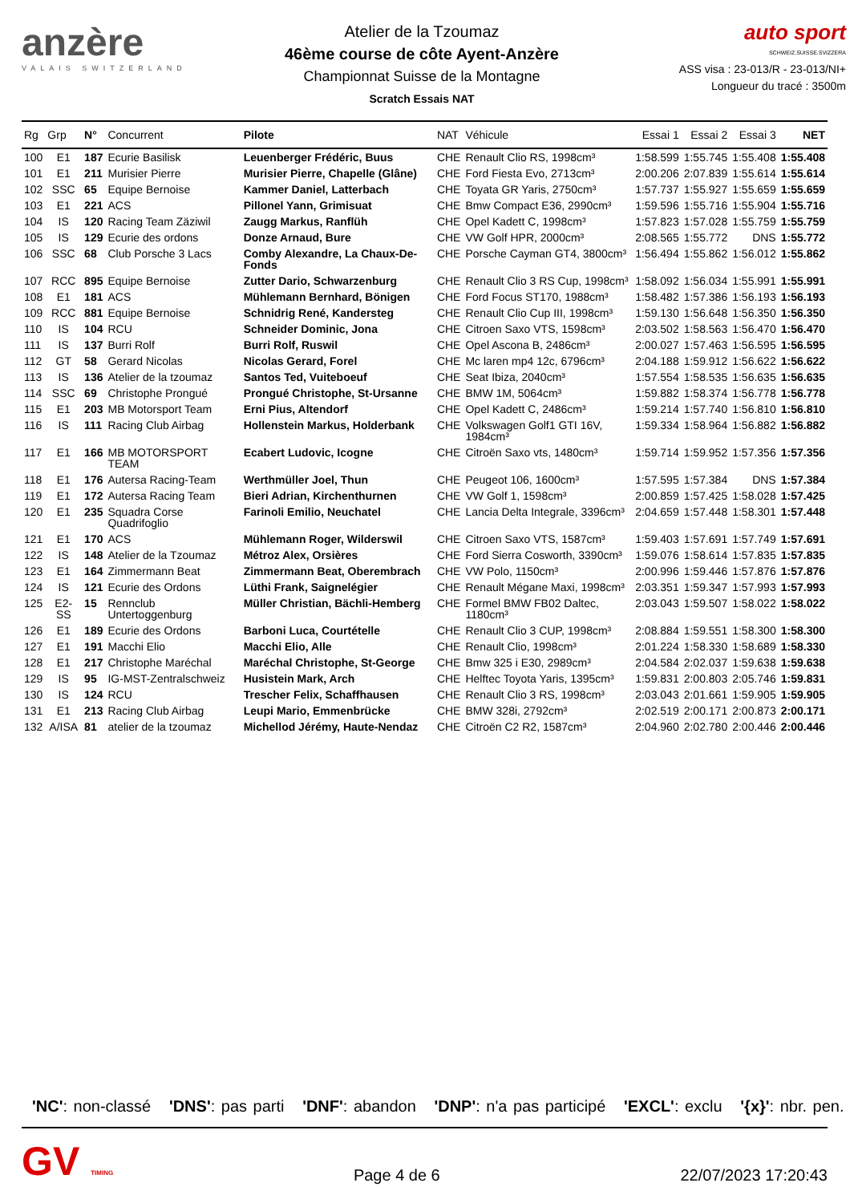anzère
VALAIS SWITZERLAND
Atelier de la Tzoumaz
46ème course de côte Ayent-Anzère
Championnat Suisse de la Montagne
Scratch Essais NAT
auto sport
SCHWEIZ.SUISSE.SVIZZERA
ASS visa : 23-013/R - 23-013/NI+
Longueur du tracé : 3500m
| Rg | Grp | N° | Concurrent | Pilote | NAT | Véhicule | Essai 1 | Essai 2 | Essai 3 | NET |
| --- | --- | --- | --- | --- | --- | --- | --- | --- | --- | --- |
| 100 | E1 | 187 | Ecurie Basilisk | Leuenberger Frédéric, Buus | CHE | Renault Clio RS, 1998cm³ | 1:58.599 | 1:55.745 | 1:55.408 | 1:55.408 |
| 101 | E1 | 211 | Murisier Pierre | Murisier Pierre, Chapelle (Glâne) | CHE | Ford Fiesta Evo, 2713cm³ | 2:00.206 | 2:07.839 | 1:55.614 | 1:55.614 |
| 102 | SSC | 65 | Equipe Bernoise | Kammer Daniel, Latterbach | CHE | Toyata GR Yaris, 2750cm³ | 1:57.737 | 1:55.927 | 1:55.659 | 1:55.659 |
| 103 | E1 | 221 | ACS | Pillonel Yann, Grimisuat | CHE | Bmw Compact E36, 2990cm³ | 1:59.596 | 1:55.716 | 1:55.904 | 1:55.716 |
| 104 | IS | 120 | Racing Team Zäziwil | Zaugg Markus, Ranflüh | CHE | Opel Kadett C, 1998cm³ | 1:57.823 | 1:57.028 | 1:55.759 | 1:55.759 |
| 105 | IS | 129 | Ecurie des ordons | Donze Arnaud, Bure | CHE | VW Golf HPR, 2000cm³ | 2:08.565 | 1:55.772 | DNS | 1:55.772 |
| 106 | SSC | 68 | Club Porsche 3 Lacs | Comby Alexandre, La Chaux-De-Fonds | CHE | Porsche Cayman GT4, 3800cm³ | 1:56.494 | 1:55.862 | 1:56.012 | 1:55.862 |
| 107 | RCC | 895 | Equipe Bernoise | Zutter Dario, Schwarzenburg | CHE | Renault Clio 3 RS Cup, 1998cm³ | 1:58.092 | 1:56.034 | 1:55.991 | 1:55.991 |
| 108 | E1 | 181 | ACS | Mühlemann Bernhard, Bönigen | CHE | Ford Focus ST170, 1988cm³ | 1:58.482 | 1:57.386 | 1:56.193 | 1:56.193 |
| 109 | RCC | 881 | Equipe Bernoise | Schnidrig René, Kandersteg | CHE | Renault Clio Cup III, 1998cm³ | 1:59.130 | 1:56.648 | 1:56.350 | 1:56.350 |
| 110 | IS | 104 | RCU | Schneider Dominic, Jona | CHE | Citroen Saxo VTS, 1598cm³ | 2:03.502 | 1:58.563 | 1:56.470 | 1:56.470 |
| 111 | IS | 137 | Burri Rolf | Burri Rolf, Ruswil | CHE | Opel Ascona B, 2486cm³ | 2:00.027 | 1:57.463 | 1:56.595 | 1:56.595 |
| 112 | GT | 58 | Gerard Nicolas | Nicolas Gerard, Forel | CHE | Mc laren mp4 12c, 6796cm³ | 2:04.188 | 1:59.912 | 1:56.622 | 1:56.622 |
| 113 | IS | 136 | Atelier de la tzoumaz | Santos Ted, Vuiteboeuf | CHE | Seat Ibiza, 2040cm³ | 1:57.554 | 1:58.535 | 1:56.635 | 1:56.635 |
| 114 | SSC | 69 | Christophe Prongué | Prongué Christophe, St-Ursanne | CHE | BMW 1M, 5064cm³ | 1:59.882 | 1:58.374 | 1:56.778 | 1:56.778 |
| 115 | E1 | 203 | MB Motorsport Team | Erni Pius, Altendorf | CHE | Opel Kadett C, 2486cm³ | 1:59.214 | 1:57.740 | 1:56.810 | 1:56.810 |
| 116 | IS | 111 | Racing Club Airbag | Hollenstein Markus, Holderbank | CHE | Volkswagen Golf1 GTI 16V, 1984cm³ | 1:59.334 | 1:58.964 | 1:56.882 | 1:56.882 |
| 117 | E1 | 166 | MB MOTORSPORT TEAM | Ecabert Ludovic, Icogne | CHE | Citroën Saxo vts, 1480cm³ | 1:59.714 | 1:59.952 | 1:57.356 | 1:57.356 |
| 118 | E1 | 176 | Autersa Racing-Team | Werthmüller Joel, Thun | CHE | Peugeot 106, 1600cm³ | 1:57.595 | 1:57.384 | DNS | 1:57.384 |
| 119 | E1 | 172 | Autersa Racing Team | Bieri Adrian, Kirchenthurnen | CHE | VW Golf 1, 1598cm³ | 2:00.859 | 1:57.425 | 1:58.028 | 1:57.425 |
| 120 | E1 | 235 | Squadra Corse Quadrifoglio | Farinoli Emilio, Neuchatel | CHE | Lancia Delta Integrale, 3396cm³ | 2:04.659 | 1:57.448 | 1:58.301 | 1:57.448 |
| 121 | E1 | 170 | ACS | Mühlemann Roger, Wilderswil | CHE | Citroen Saxo VTS, 1587cm³ | 1:59.403 | 1:57.691 | 1:57.749 | 1:57.691 |
| 122 | IS | 148 | Atelier de la Tzoumaz | Métroz Alex, Orsières | CHE | Ford Sierra Cosworth, 3390cm³ | 1:59.076 | 1:58.614 | 1:57.835 | 1:57.835 |
| 123 | E1 | 164 | Zimmermann Beat | Zimmermann Beat, Oberembrach | CHE | VW Polo, 1150cm³ | 2:00.996 | 1:59.446 | 1:57.876 | 1:57.876 |
| 124 | IS | 121 | Ecurie des Ordons | Lüthi Frank, Saignelégier | CHE | Renault Mégane Maxi, 1998cm³ | 2:03.351 | 1:59.347 | 1:57.993 | 1:57.993 |
| 125 | E2-SS | 15 | Rennclub Untertoggenburg | Müller Christian, Bächli-Hemberg | CHE | Formel BMW FB02 Daltec, 1180cm³ | 2:03.043 | 1:59.507 | 1:58.022 | 1:58.022 |
| 126 | E1 | 189 | Ecurie des Ordons | Barboni Luca, Courtételle | CHE | Renault Clio 3 CUP, 1998cm³ | 2:08.884 | 1:59.551 | 1:58.300 | 1:58.300 |
| 127 | E1 | 191 | Macchi Elio | Macchi Elio, Alle | CHE | Renault Clio, 1998cm³ | 2:01.224 | 1:58.330 | 1:58.689 | 1:58.330 |
| 128 | E1 | 217 | Christophe Maréchal | Maréchal Christophe, St-George | CHE | Bmw 325 i E30, 2989cm³ | 2:04.584 | 2:02.037 | 1:59.638 | 1:59.638 |
| 129 | IS | 95 | IG-MST-Zentralschweiz | Husistein Mark, Arch | CHE | Helftec Toyota Yaris, 1395cm³ | 1:59.831 | 2:00.803 | 2:05.746 | 1:59.831 |
| 130 | IS | 124 | RCU | Trescher Felix, Schaffhausen | CHE | Renault Clio 3 RS, 1998cm³ | 2:03.043 | 2:01.661 | 1:59.905 | 1:59.905 |
| 131 | E1 | 213 | Racing Club Airbag | Leupi Mario, Emmenbrücke | CHE | BMW 328i, 2792cm³ | 2:02.519 | 2:00.171 | 2:00.873 | 2:00.171 |
| 132 | A/ISA | 81 | atelier de la tzoumaz | Michellod Jérémy, Haute-Nendaz | CHE | Citroën C2 R2, 1587cm³ | 2:04.960 | 2:02.780 | 2:00.446 | 2:00.446 |
'NC': non-classé 'DNS': pas parti 'DNF': abandon 'DNP': n'a pas participé 'EXCL': exclu '{x}': nbr. pen.
GV TIMING
Page 4 de 6
22/07/2023 17:20:43